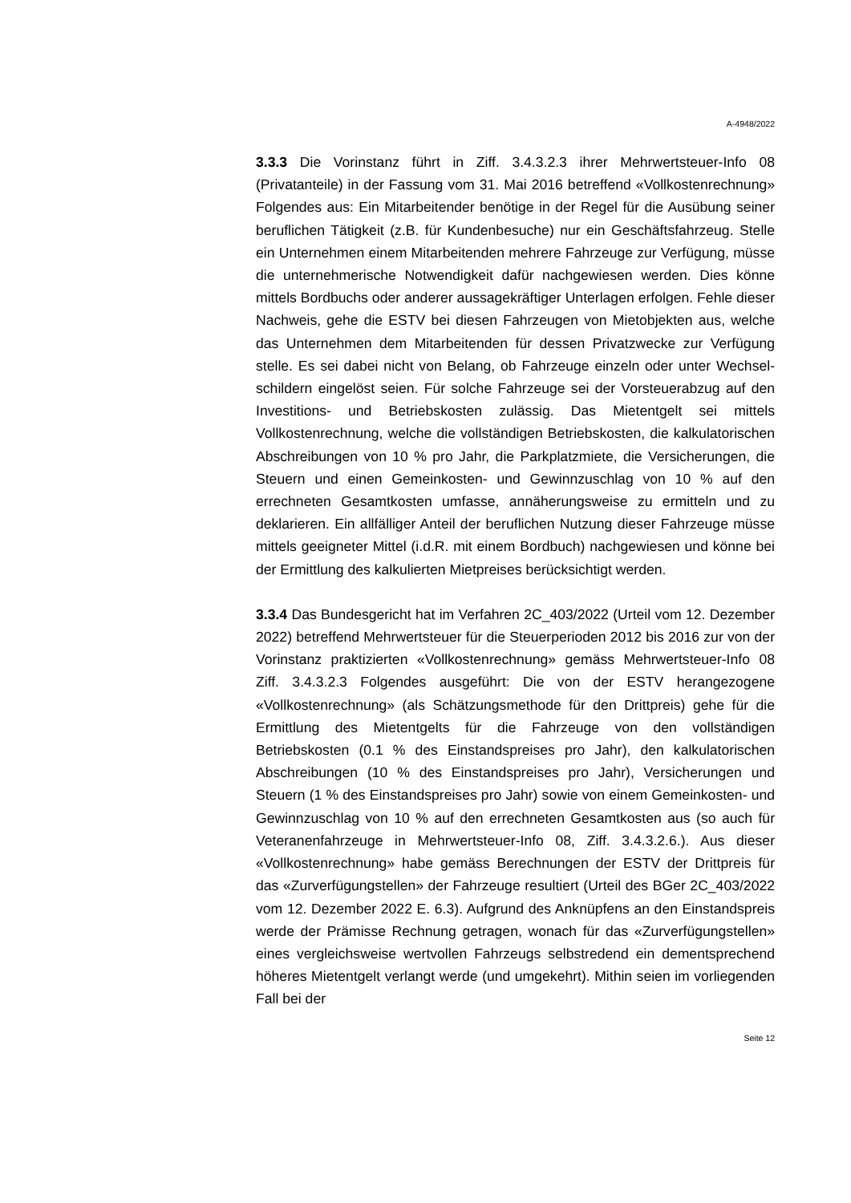A-4948/2022
3.3.3 Die Vorinstanz führt in Ziff. 3.4.3.2.3 ihrer Mehrwertsteuer-Info 08 (Privatanteile) in der Fassung vom 31. Mai 2016 betreffend «Vollkosten­rechnung» Folgendes aus: Ein Mitarbeitender benötige in der Regel für die Ausübung seiner beruflichen Tätigkeit (z.B. für Kundenbesuche) nur ein Geschäftsfahrzeug. Stelle ein Unternehmen einem Mitarbeitenden meh­rere Fahrzeuge zur Verfügung, müsse die unternehmerische Notwendig­keit dafür nachgewiesen werden. Dies könne mittels Bordbuchs oder an­derer aussagekräftiger Unterlagen erfolgen. Fehle dieser Nachweis, gehe die ESTV bei diesen Fahrzeugen von Mietobjekten aus, welche das Unter­nehmen dem Mitarbeitenden für dessen Privatzwecke zur Verfügung stelle. Es sei dabei nicht von Belang, ob Fahrzeuge einzeln oder unter Wechsel­schildern eingelöst seien. Für solche Fahrzeuge sei der Vorsteuerabzug auf den Investitions- und Betriebskosten zulässig. Das Mietentgelt sei mit­tels Vollkostenrechnung, welche die vollständigen Betriebskosten, die kal­kulatorischen Abschreibungen von 10 % pro Jahr, die Parkplatzmiete, die Versicherungen, die Steuern und einen Gemeinkosten- und Gewinnzu­schlag von 10 % auf den errechneten Gesamtkosten umfasse, annähe­rungsweise zu ermitteln und zu deklarieren. Ein allfälliger Anteil der beruf­lichen Nutzung dieser Fahrzeuge müsse mittels geeigneter Mittel (i.d.R. mit einem Bordbuch) nachgewiesen und könne bei der Ermittlung des kalku­lierten Mietpreises berücksichtigt werden.
3.3.4 Das Bundesgericht hat im Verfahren 2C_403/2022 (Urteil vom 12. Dezember 2022) betreffend Mehrwertsteuer für die Steuerperioden 2012 bis 2016 zur von der Vorinstanz praktizierten «Vollkostenrechnung» gemäss Mehrwertsteuer-Info 08 Ziff. 3.4.3.2.3 Folgendes ausgeführt: Die von der ESTV herangezogene «Vollkostenrechnung» (als Schätzungsme­thode für den Drittpreis) gehe für die Ermittlung des Mietentgelts für die Fahrzeuge von den vollständigen Betriebskosten (0.1 % des Einstands­preises pro Jahr), den kalkulatorischen Abschreibungen (10 % des Ein­standspreises pro Jahr), Versicherungen und Steuern (1 % des Einstands­preises pro Jahr) sowie von einem Gemeinkosten- und Gewinnzuschlag von 10 % auf den errechneten Gesamtkosten aus (so auch für Veteranen­fahrzeuge in Mehrwertsteuer-Info 08, Ziff. 3.4.3.2.6.). Aus dieser «Vollkos­tenrechnung» habe gemäss Berechnungen der ESTV der Drittpreis für das «Zurverfügungstellen» der Fahrzeuge resultiert (Urteil des BGer 2C_403/2022 vom 12. Dezember 2022 E. 6.3). Aufgrund des Anknüpfens an den Einstandspreis werde der Prämisse Rechnung getragen, wonach für das «Zurverfügungstellen» eines vergleichsweise wertvollen Fahrzeugs selbstredend ein dementsprechend höheres Mietentgelt verlangt werde (und umgekehrt). Mithin seien im vorliegenden Fall bei der
Seite 12